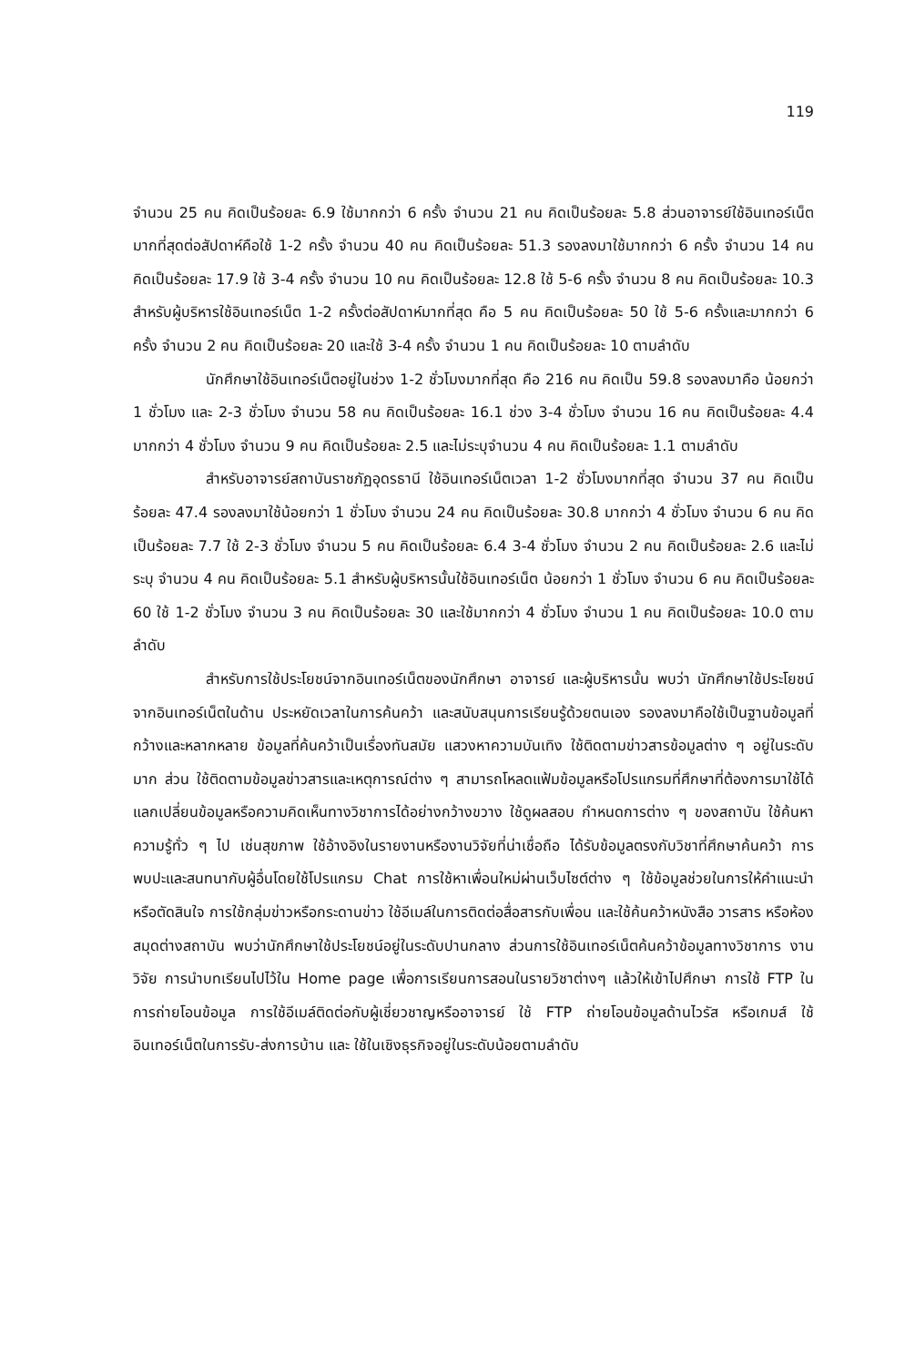119
จำนวน 25 คน คิดเป็นร้อยละ 6.9 ใช้มากกว่า 6 ครั้ง จำนวน 21 คน คิดเป็นร้อยละ 5.8 ส่วนอาจารย์ใช้อินเทอร์เน็ตมากที่สุดต่อสัปดาห์คือใช้ 1-2 ครั้ง จำนวน 40 คน คิดเป็นร้อยละ 51.3 รองลงมาใช้มากกว่า 6 ครั้ง จำนวน 14 คน คิดเป็นร้อยละ 17.9 ใช้ 3-4 ครั้ง จำนวน 10 คน คิดเป็นร้อยละ 12.8 ใช้ 5-6 ครั้ง จำนวน 8 คน คิดเป็นร้อยละ 10.3 สำหรับผู้บริหารใช้อินเทอร์เน็ต 1-2 ครั้งต่อสัปดาห์มากที่สุด คือ 5 คน คิดเป็นร้อยละ 50 ใช้ 5-6 ครั้งและมากกว่า 6 ครั้ง จำนวน 2 คน คิดเป็นร้อยละ 20 และใช้ 3-4 ครั้ง จำนวน 1 คน คิดเป็นร้อยละ 10 ตามลำดับ
นักศึกษาใช้อินเทอร์เน็ตอยู่ในช่วง 1-2 ชั่วโมงมากที่สุด คือ 216 คน คิดเป็น 59.8 รองลงมาคือ น้อยกว่า 1 ชั่วโมง และ 2-3 ชั่วโมง จำนวน 58 คน คิดเป็นร้อยละ 16.1 ช่วง 3-4 ชั่วโมง จำนวน 16 คน คิดเป็นร้อยละ 4.4 มากกว่า 4 ชั่วโมง จำนวน 9 คน คิดเป็นร้อยละ 2.5 และไม่ระบุจำนวน 4 คน คิดเป็นร้อยละ 1.1 ตามลำดับ
สำหรับอาจารย์สถาบันราชภัฏอุดรธานี ใช้อินเทอร์เน็ตเวลา 1-2 ชั่วโมงมากที่สุด จำนวน 37 คน คิดเป็นร้อยละ 47.4 รองลงมาใช้น้อยกว่า 1 ชั่วโมง จำนวน 24 คน คิดเป็นร้อยละ 30.8 มากกว่า 4 ชั่วโมง จำนวน 6 คน คิดเป็นร้อยละ 7.7 ใช้ 2-3 ชั่วโมง จำนวน 5 คน คิดเป็นร้อยละ 6.4 3-4 ชั่วโมง จำนวน 2 คน คิดเป็นร้อยละ 2.6 และไม่ระบุ จำนวน 4 คน คิดเป็นร้อยละ 5.1 สำหรับผู้บริหารนั้นใช้อินเทอร์เน็ต น้อยกว่า 1 ชั่วโมง จำนวน 6 คน คิดเป็นร้อยละ 60 ใช้ 1-2 ชั่วโมง จำนวน 3 คน คิดเป็นร้อยละ 30 และใช้มากกว่า 4 ชั่วโมง จำนวน 1 คน คิดเป็นร้อยละ 10.0 ตามลำดับ
สำหรับการใช้ประโยชน์จากอินเทอร์เน็ตของนักศึกษา อาจารย์ และผู้บริหารนั้น พบว่า นักศึกษาใช้ประโยชน์จากอินเทอร์เน็ตในด้าน ประหยัดเวลาในการค้นคว้า และสนับสนุนการเรียนรู้ด้วยตนเอง รองลงมาคือใช้เป็นฐานข้อมูลที่กว้างและหลากหลาย ข้อมูลที่ค้นคว้าเป็นเรื่องทันสมัย แสวงหาความบันเทิง ใช้ติดตามข่าวสารข้อมูลต่าง ๆ อยู่ในระดับมาก ส่วน ใช้ติดตามข้อมูลข่าวสารและเหตุการณ์ต่าง ๆ สามารถโหลดแฟ้มข้อมูลหรือโปรแกรมที่ศึกษาที่ต้องการมาใช้ได้ แลกเปลี่ยนข้อมูลหรือความคิดเห็นทางวิชาการได้อย่างกว้างขวาง ใช้ดูผลสอบ กำหนดการต่าง ๆ ของสถาบัน ใช้ค้นหาความรู้ทั่ว ๆ ไป เช่นสุขภาพ ใช้อ้างอิงในรายงานหรืองานวิจัยที่น่าเชื่อถือ ได้รับข้อมูลตรงกับวิชาที่ศึกษาค้นคว้า การพบปะและสนทนากับผู้อื่นโดยใช้โปรแกรม Chat การใช้หาเพื่อนใหม่ผ่านเว็บไซต์ต่าง ๆ ใช้ข้อมูลช่วยในการให้คำแนะนำหรือตัดสินใจ การใช้กลุ่มข่าวหรือกระดานข่าว ใช้อีเมล์ในการติดต่อสื่อสารกับเพื่อน และใช้ค้นคว้าหนังสือ วารสาร หรือห้องสมุดต่างสถาบัน พบว่านักศึกษาใช้ประโยชน์อยู่ในระดับปานกลาง ส่วนการใช้อินเทอร์เน็ตค้นคว้าข้อมูลทางวิชาการ งานวิจัย การนำบทเรียนไปไว้ใน Home page เพื่อการเรียนการสอนในรายวิชาต่างๆ แล้วให้เข้าไปศึกษา การใช้ FTP ในการถ่ายโอนข้อมูล การใช้อีเมล์ติดต่อกับผู้เชี่ยวชาญหรืออาจารย์ ใช้ FTP ถ่ายโอนข้อมูลด้านไวรัส หรือเกมส์ ใช้อินเทอร์เน็ตในการรับ-ส่งการบ้าน และ ใช้ในเชิงธุรกิจอยู่ในระดับน้อยตามลำดับ